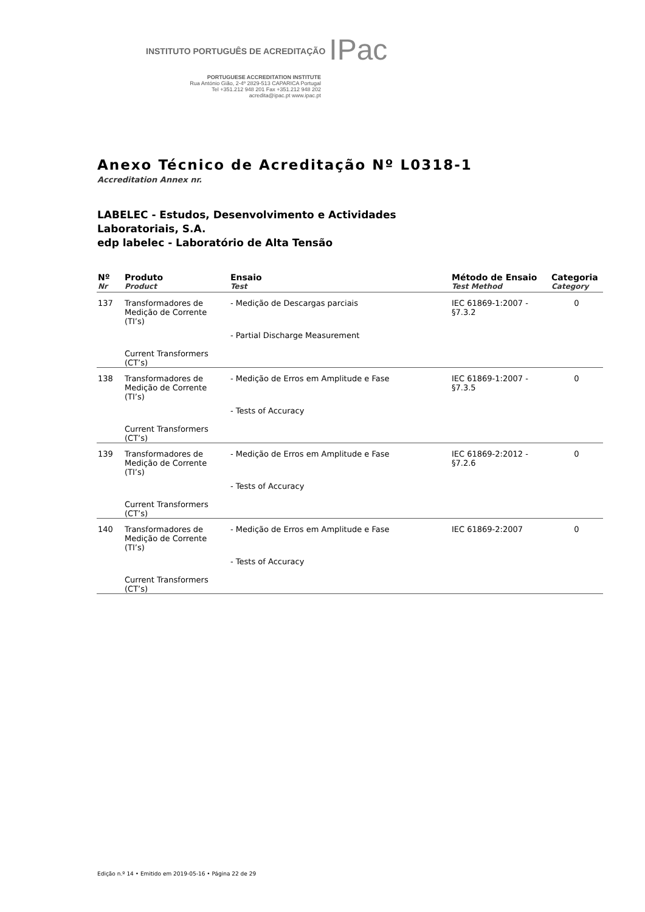INSTITUTO PORTUGUÊS DE ACREDITAÇÃO IPac
PORTUGUESE ACCREDITATION INSTITUTE
Rua António Gião, 2-4º 2829-513 CAPARICA Portugal
Tel +351.212 948 201 Fax +351.212 948 202
acredita@ipac.pt www.ipac.pt
Anexo Técnico de Acreditação Nº L0318-1
Accreditation Annex nr.
LABELEC - Estudos, Desenvolvimento e Actividades
Laboratoriais, S.A.
edp labelec - Laboratório de Alta Tensão
| Nº Nr | Produto Product | Ensaio Test | Método de Ensaio Test Method | Categoria Category |
| --- | --- | --- | --- | --- |
| 137 | Transformadores de Medição de Corrente (TI’s) Current Transformers (CT’s) | - Medição de Descargas parciais - Partial Discharge Measurement | IEC 61869-1:2007 - §7.3.2 | 0 |
| 138 | Transformadores de Medição de Corrente (TI’s) Current Transformers (CT’s) | - Medição de Erros em Amplitude e Fase - Tests of Accuracy | IEC 61869-1:2007 - §7.3.5 | 0 |
| 139 | Transformadores de Medição de Corrente (TI’s) Current Transformers (CT’s) | - Medição de Erros em Amplitude e Fase - Tests of Accuracy | IEC 61869-2:2012 - §7.2.6 | 0 |
| 140 | Transformadores de Medição de Corrente (TI’s) Current Transformers (CT’s) | - Medição de Erros em Amplitude e Fase - Tests of Accuracy | IEC 61869-2:2007 | 0 |
Edição n.º 14 • Emitido em 2019-05-16 • Página 22 de 29